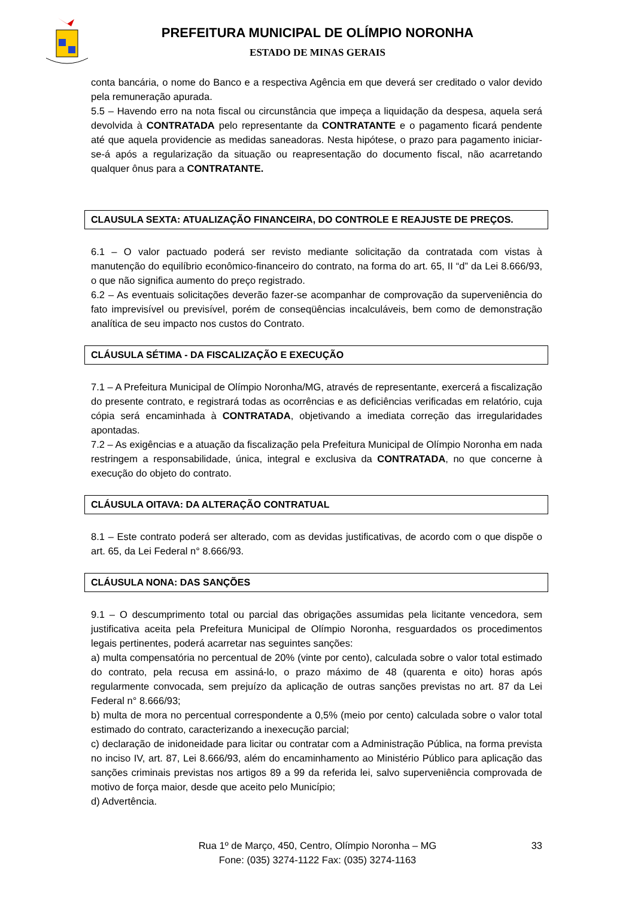PREFEITURA MUNICIPAL DE OLÍMPIO NORONHA
ESTADO DE MINAS GERAIS
conta bancária, o nome do Banco e a respectiva Agência em que deverá ser creditado o valor devido pela remuneração apurada.
5.5 – Havendo erro na nota fiscal ou circunstância que impeça a liquidação da despesa, aquela será devolvida à CONTRATADA pelo representante da CONTRATANTE e o pagamento ficará pendente até que aquela providencie as medidas saneadoras. Nesta hipótese, o prazo para pagamento iniciar-se-á após a regularização da situação ou reapresentação do documento fiscal, não acarretando qualquer ônus para a CONTRATANTE.
CLAUSULA SEXTA: ATUALIZAÇÃO FINANCEIRA, DO CONTROLE E REAJUSTE DE PREÇOS.
6.1 – O valor pactuado poderá ser revisto mediante solicitação da contratada com vistas à manutenção do equilíbrio econômico-financeiro do contrato, na forma do art. 65, II “d” da Lei 8.666/93, o que não significa aumento do preço registrado.
6.2 – As eventuais solicitações deverão fazer-se acompanhar de comprovação da superveniência do fato imprevisível ou previsível, porém de conseqüências incalculáveis, bem como de demonstração analítica de seu impacto nos custos do Contrato.
CLÁUSULA SÉTIMA - DA FISCALIZAÇÃO E EXECUÇÃO
7.1 – A Prefeitura Municipal de Olímpio Noronha/MG, através de representante, exercerá a fiscalização do presente contrato, e registrará todas as ocorrências e as deficiências verificadas em relatório, cuja cópia será encaminhada à CONTRATADA, objetivando a imediata correção das irregularidades apontadas.
7.2 – As exigências e a atuação da fiscalização pela Prefeitura Municipal de Olímpio Noronha em nada restringem a responsabilidade, única, integral e exclusiva da CONTRATADA, no que concerne à execução do objeto do contrato.
CLÁUSULA OITAVA: DA ALTERAÇÃO CONTRATUAL
8.1 – Este contrato poderá ser alterado, com as devidas justificativas, de acordo com o que dispõe o art. 65, da Lei Federal n° 8.666/93.
CLÁUSULA NONA: DAS SANÇÕES
9.1 – O descumprimento total ou parcial das obrigações assumidas pela licitante vencedora, sem justificativa aceita pela Prefeitura Municipal de Olímpio Noronha, resguardados os procedimentos legais pertinentes, poderá acarretar nas seguintes sanções:
a) multa compensatória no percentual de 20% (vinte por cento), calculada sobre o valor total estimado do contrato, pela recusa em assiná-lo, o prazo máximo de 48 (quarenta e oito) horas após regularmente convocada, sem prejuízo da aplicação de outras sanções previstas no art. 87 da Lei Federal n° 8.666/93;
b) multa de mora no percentual correspondente a 0,5% (meio por cento) calculada sobre o valor total estimado do contrato, caracterizando a inexecução parcial;
c) declaração de inidoneidade para licitar ou contratar com a Administração Pública, na forma prevista no inciso IV, art. 87, Lei 8.666/93, além do encaminhamento ao Ministério Público para aplicação das sanções criminais previstas nos artigos 89 a 99 da referida lei, salvo superveniência comprovada de motivo de força maior, desde que aceito pelo Município;
d) Advertência.
Rua 1º de Março, 450, Centro, Olímpio Noronha – MG 33
Fone: (035) 3274-1122 Fax: (035) 3274-1163